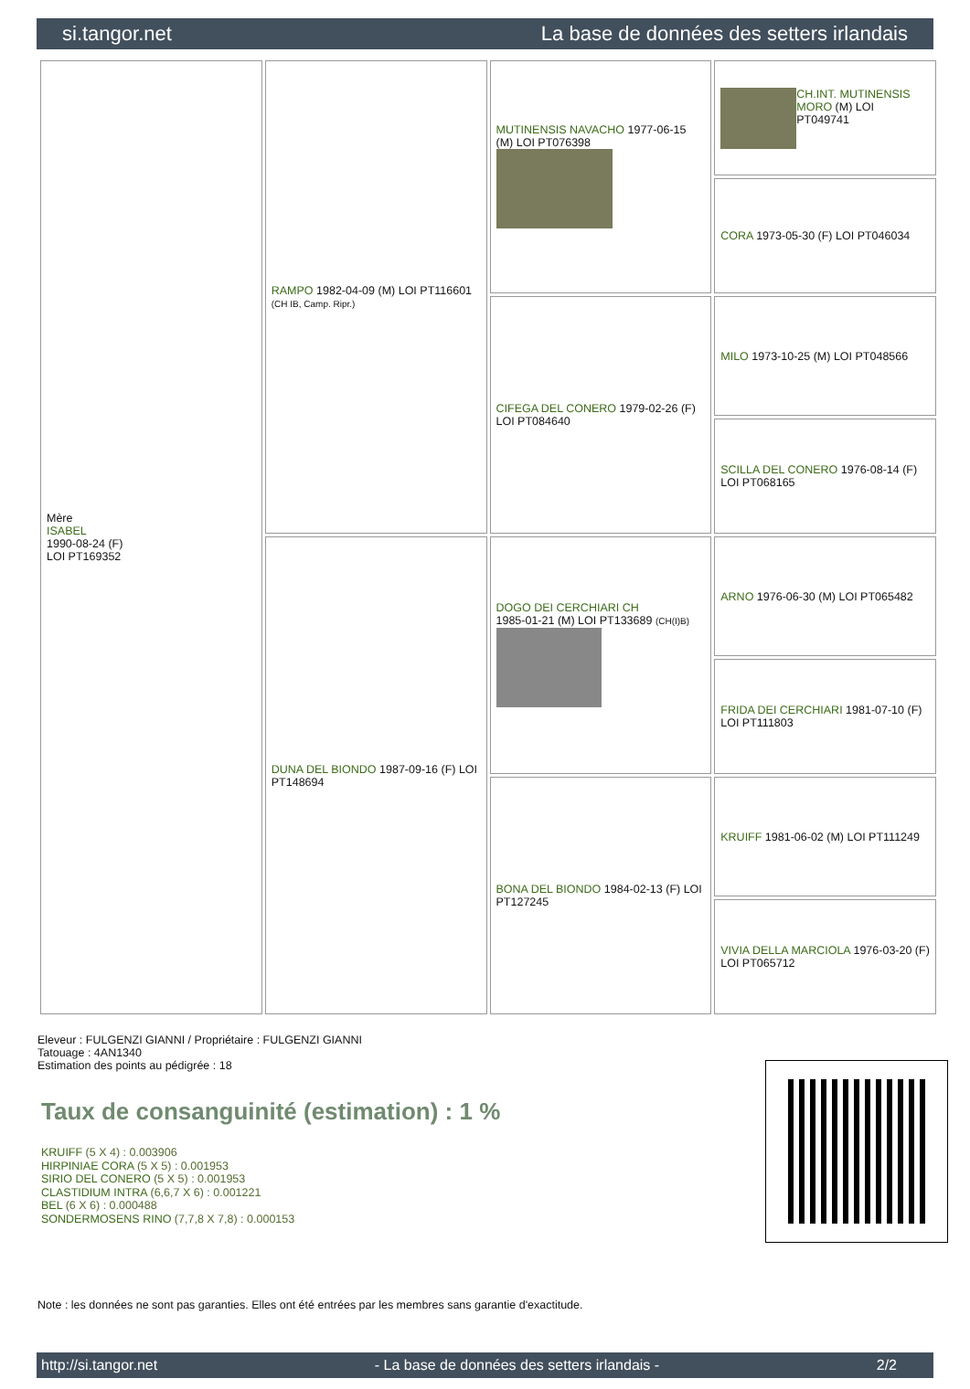si.tangor.net La base de données des setters irlandais
| Mère ISABEL 1990-08-24 (F) LOI PT169352 | RAMPO 1982-04-09 (M) LOI PT116601 (CH IB, Camp. Ripr.) | MUTINENSIS NAVACHO 1977-06-15 (M) LOI PT076398 | CH.INT. MUTINENSIS MORO (M) LOI PT049741 |
| | | | CORA 1973-05-30 (F) LOI PT046034 |
| | | CIFEGA DEL CONERO 1979-02-26 (F) LOI PT084640 | MILO 1973-10-25 (M) LOI PT048566 |
| | | | SCILLA DEL CONERO 1976-08-14 (F) LOI PT068165 |
| | DUNA DEL BIONDO 1987-09-16 (F) LOI PT148694 | DOGO DEI CERCHIARI CH 1985-01-21 (M) LOI PT133689 (CH(I)B) | ARNO 1976-06-30 (M) LOI PT065482 |
| | | | FRIDA DEI CERCHIARI 1981-07-10 (F) LOI PT111803 |
| | | BONA DEL BIONDO 1984-02-13 (F) LOI PT127245 | KRUIFF 1981-06-02 (M) LOI PT111249 |
| | | | VIVIA DELLA MARCIOLA 1976-03-20 (F) LOI PT065712 |
Eleveur : FULGENZI GIANNI / Propriétaire : FULGENZI GIANNI
Tatouage : 4AN1340
Estimation des points au pédigrée : 18
Taux de consanguinité (estimation) : 1 %
KRUIFF (5 X 4) : 0.003906
HIRPINIAE CORA (5 X 5) : 0.001953
SIRIO DEL CONERO (5 X 5) : 0.001953
CLASTIDIUM INTRA (6,6,7 X 6) : 0.001221
BEL (6 X 6) : 0.000488
SONDERMOSENS RINO (7,7,8 X 7,8) : 0.000153
Note : les données ne sont pas garanties. Elles ont été entrées par les membres sans garantie d'exactitude.
http://si.tangor.net - La base de données des setters irlandais - 2/2